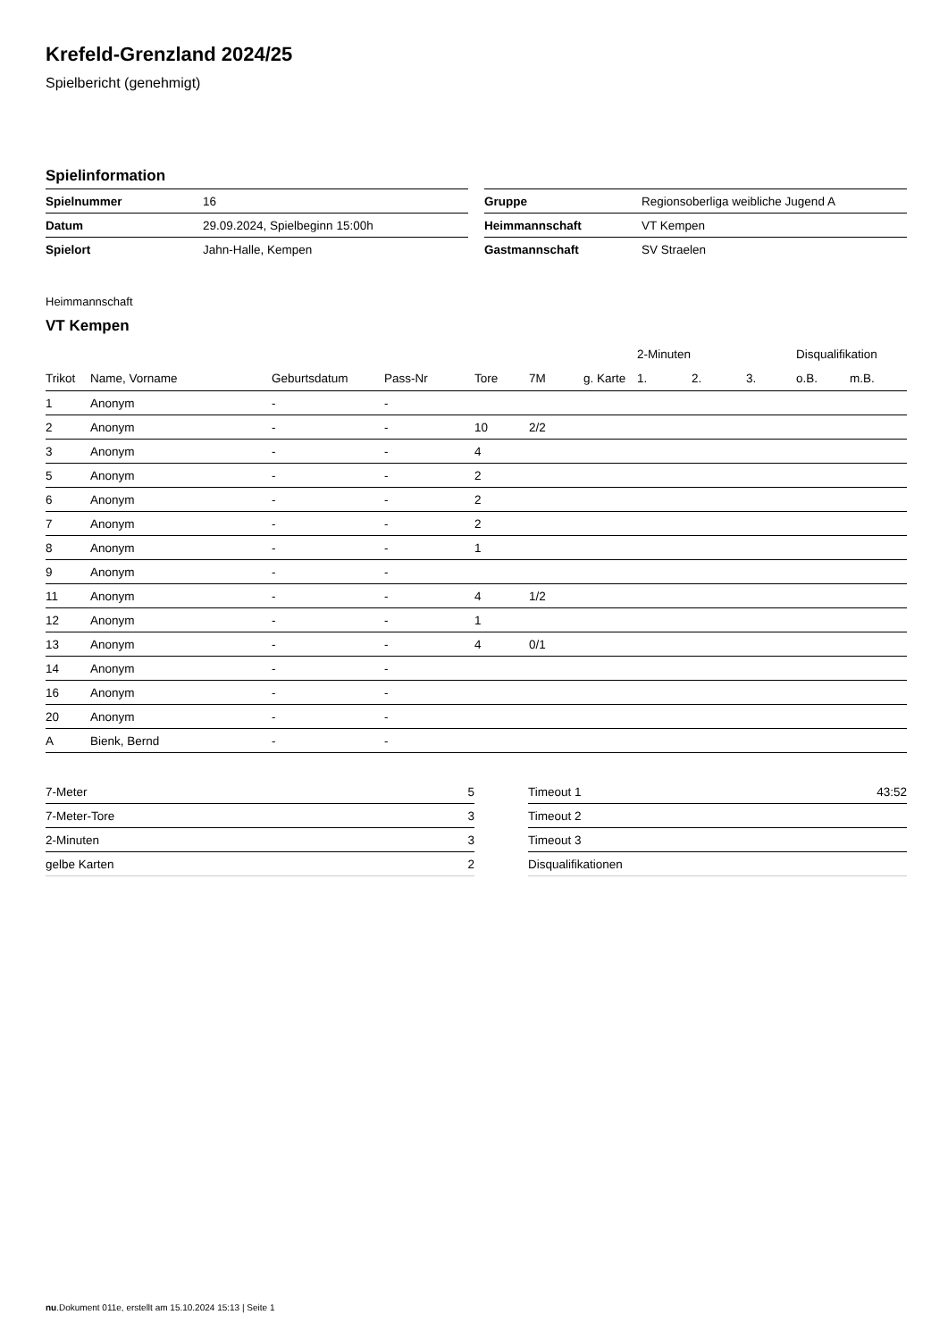Krefeld-Grenzland 2024/25
Spielbericht (genehmigt)
Spielinformation
| Spielnummer | 16 |
| Datum | 29.09.2024, Spielbeginn 15:00h |
| Spielort | Jahn-Halle, Kempen |
| Gruppe | Regionsoberliga weibliche Jugend A |
| Heimmannschaft | VT Kempen |
| Gastmannschaft | SV Straelen |
Heimmannschaft
VT Kempen
| | | | | | | | 2-Minuten | | | Disqualifikation | |
| --- | --- | --- | --- | --- | --- | --- | --- | --- | --- | --- | --- |
| Trikot | Name, Vorname | Geburtsdatum | Pass-Nr | Tore | 7M | g. Karte | 1. | 2. | 3. | o.B. | m.B. |
| 1 | Anonym | - | - | | | | | | | | |
| 2 | Anonym | - | - | 10 | 2/2 | | | | | | |
| 3 | Anonym | - | - | 4 | | | | | | | |
| 5 | Anonym | - | - | 2 | | | | | | | |
| 6 | Anonym | - | - | 2 | | | | | | | |
| 7 | Anonym | - | - | 2 | | | | | | | |
| 8 | Anonym | - | - | 1 | | | | | | | |
| 9 | Anonym | - | - | | | | | | | | |
| 11 | Anonym | - | - | 4 | 1/2 | | | | | | |
| 12 | Anonym | - | - | 1 | | | | | | | |
| 13 | Anonym | - | - | 4 | 0/1 | | | | | | |
| 14 | Anonym | - | - | | | | | | | | |
| 16 | Anonym | - | - | | | | | | | | |
| 20 | Anonym | - | - | | | | | | | | |
| A | Bienk, Bernd | - | - | | | | | | | | |
| 7-Meter | 5 |
| 7-Meter-Tore | 3 |
| 2-Minuten | 3 |
| gelbe Karten | 2 |
| Timeout 1 | 43:52 |
| Timeout 2 | |
| Timeout 3 | |
| Disqualifikationen | |
nu.Dokument 011e, erstellt am 15.10.2024 15:13 | Seite 1